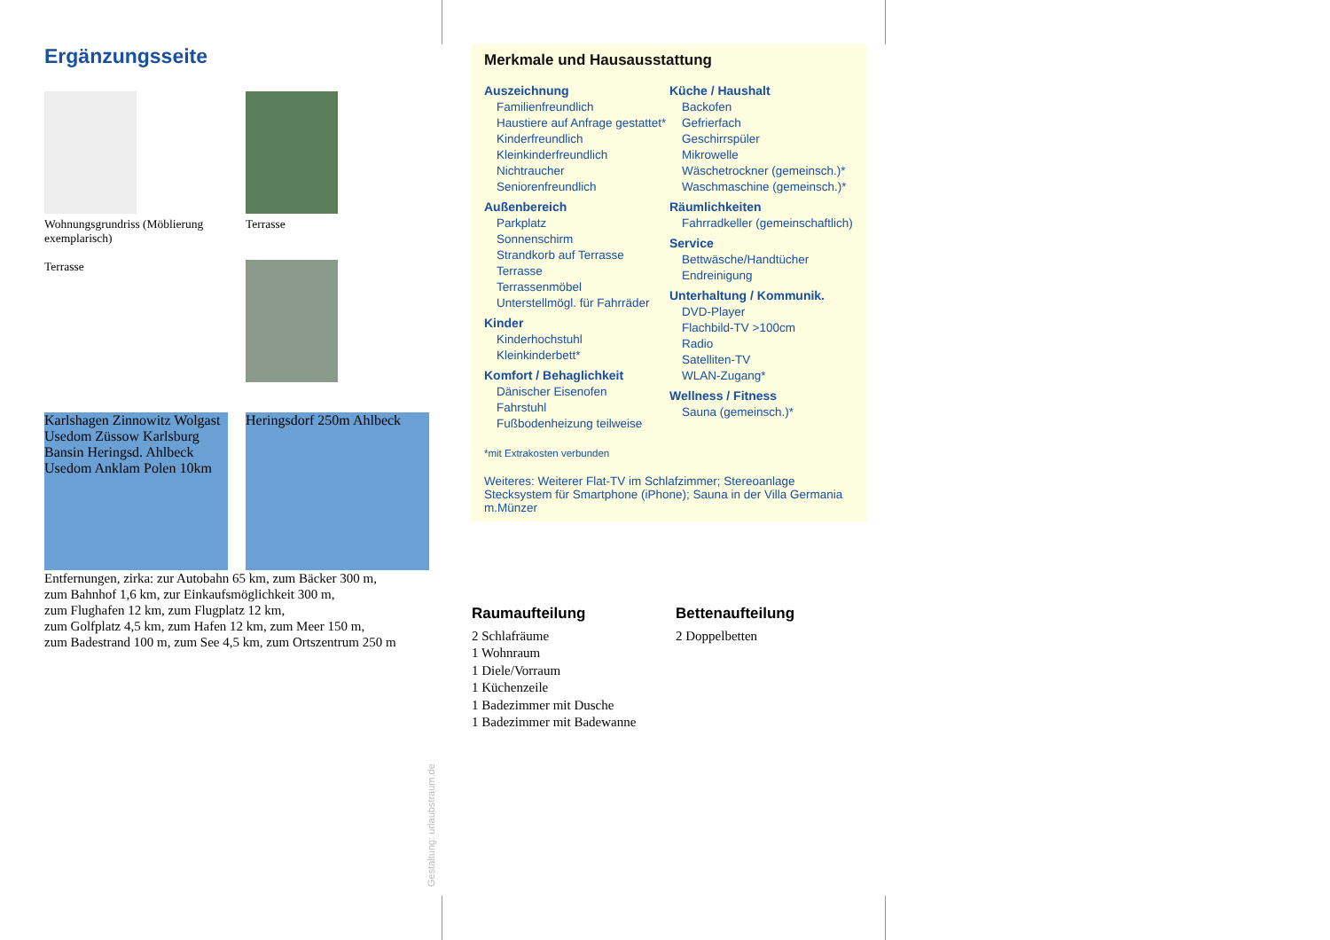Ergänzungsseite
Wohnungsgrundriss (Möblierung exemplarisch)
Terrasse
Terrasse
Karlshagen Zinnowitz Wolgast Usedom Züssow Karlsburg Bansin Heringsd. Ahlbeck Usedom Anklam Polen 10km
Heringsdorf 250m Ahlbeck
Entfernungen, zirka: zur Autobahn 65 km, zum Bäcker 300 m,
zum Bahnhof 1,6 km, zur Einkaufsmöglichkeit 300 m,
zum Flughafen 12 km, zum Flugplatz 12 km,
zum Golfplatz 4,5 km, zum Hafen 12 km, zum Meer 150 m,
zum Badestrand 100 m, zum See 4,5 km, zum Ortszentrum 250 m
Gestaltung: urlaubstraum.de
Merkmale und Hausausstattung
Auszeichnung
Familienfreundlich
Haustiere auf Anfrage gestattet*
Kinderfreundlich
Kleinkinderfreundlich
Nichtraucher
Seniorenfreundlich
Außenbereich
Parkplatz
Sonnenschirm
Strandkorb auf Terrasse
Terrasse
Terrassenmöbel
Unterstellmögl. für Fahrräder
Kinder
Kinderhochstuhl
Kleinkinderbett*
Komfort / Behaglichkeit
Dänischer Eisenofen
Fahrstuhl
Fußbodenheizung teilweise
Küche / Haushalt
Backofen
Gefrierfach
Geschirrspüler
Mikrowelle
Wäschetrockner (gemeinsch.)*
Waschmaschine (gemeinsch.)*
Räumlichkeiten
Fahrradkeller (gemeinschaftlich)
Service
Bettwäsche/Handtücher
Endreinigung
Unterhaltung / Kommunik.
DVD-Player
Flachbild-TV >100cm
Radio
Satelliten-TV
WLAN-Zugang*
Wellness / Fitness
Sauna (gemeinsch.)*
*mit Extrakosten verbunden
Weiteres: Weiterer Flat-TV im Schlafzimmer; Stereoanlage Stecksystem für Smartphone (iPhone); Sauna in der Villa Germania m.Münzer
Raumaufteilung
2 Schlafräume
1 Wohnraum
1 Diele/Vorraum
1 Küchenzeile
1 Badezimmer mit Dusche
1 Badezimmer mit Badewanne
Bettenaufteilung
2 Doppelbetten